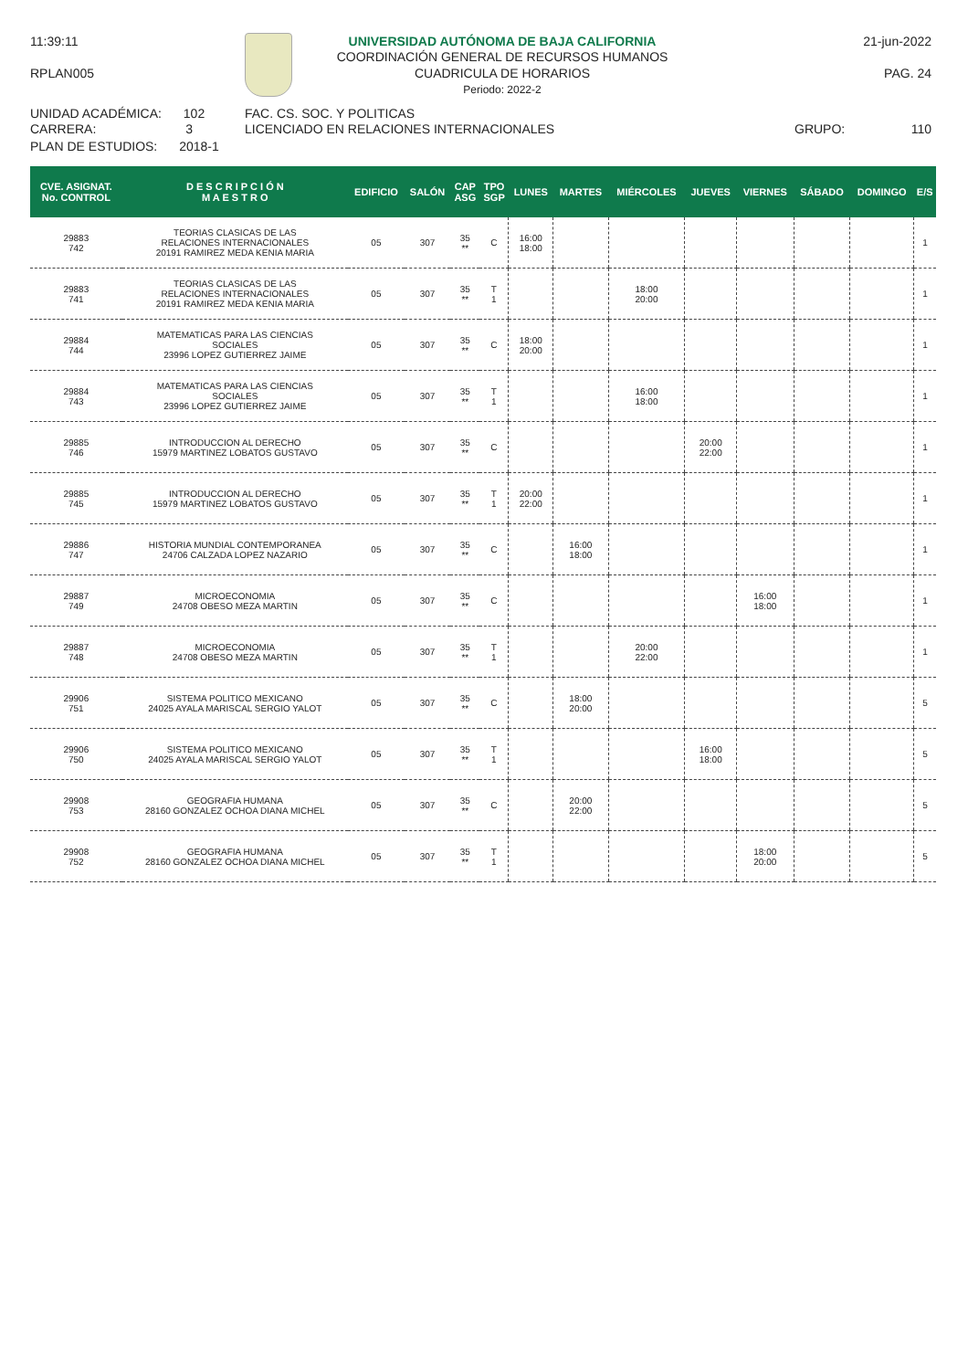11:39:11
RPLAN005
UNIVERSIDAD AUTÓNOMA DE BAJA CALIFORNIA
COORDINACIÓN GENERAL DE RECURSOS HUMANOS
CUADRICULA DE HORARIOS
Periodo: 2022-2
21-jun-2022
PAG. 24
UNIDAD ACADÉMICA: 102
CARRERA: 3
PLAN DE ESTUDIOS: 2018-1
FAC. CS. SOC. Y POLITICAS
LICENCIADO EN RELACIONES INTERNACIONALES
GRUPO: 110
| CVE. ASIGNAT. No. CONTROL | D E S C R I P C I Ó N M A E S T R O | EDIFICIO | SALÓN | CAP ASG | TPO SGP | LUNES | MARTES | MIÉRCOLES | JUEVES | VIERNES | SÁBADO | DOMINGO | E/S |
| --- | --- | --- | --- | --- | --- | --- | --- | --- | --- | --- | --- | --- | --- |
| 29883 742 | TEORIAS CLASICAS DE LAS RELACIONES INTERNACIONALES 20191 RAMIREZ MEDA KENIA MARIA | 05 | 307 | 35 ** | C | 16:00 18:00 | | | | | | | 1 |
| 29883 741 | TEORIAS CLASICAS DE LAS RELACIONES INTERNACIONALES 20191 RAMIREZ MEDA KENIA MARIA | 05 | 307 | 35 ** | T 1 | | | 18:00 20:00 | | | | | 1 |
| 29884 744 | MATEMATICAS PARA LAS CIENCIAS SOCIALES 23996 LOPEZ GUTIERREZ JAIME | 05 | 307 | 35 ** | C | 18:00 20:00 | | | | | | | 1 |
| 29884 743 | MATEMATICAS PARA LAS CIENCIAS SOCIALES 23996 LOPEZ GUTIERREZ JAIME | 05 | 307 | 35 ** | T 1 | | | 16:00 18:00 | | | | | 1 |
| 29885 746 | INTRODUCCION AL DERECHO 15979 MARTINEZ LOBATOS GUSTAVO | 05 | 307 | 35 ** | C | | | | 20:00 22:00 | | | | 1 |
| 29885 745 | INTRODUCCION AL DERECHO 15979 MARTINEZ LOBATOS GUSTAVO | 05 | 307 | 35 ** | T 1 | 20:00 22:00 | | | | | | | 1 |
| 29886 747 | HISTORIA MUNDIAL CONTEMPORANEA 24706 CALZADA LOPEZ NAZARIO | 05 | 307 | 35 ** | C | | 16:00 18:00 | | | | | | 1 |
| 29887 749 | MICROECONOMIA 24708 OBESO MEZA MARTIN | 05 | 307 | 35 ** | C | | | | | 16:00 18:00 | | | 1 |
| 29887 748 | MICROECONOMIA 24708 OBESO MEZA MARTIN | 05 | 307 | 35 ** | T 1 | | | 20:00 22:00 | | | | | 1 |
| 29906 751 | SISTEMA POLITICO MEXICANO 24025 AYALA MARISCAL SERGIO YALOT | 05 | 307 | 35 ** | C | | 18:00 20:00 | | | | | | 5 |
| 29906 750 | SISTEMA POLITICO MEXICANO 24025 AYALA MARISCAL SERGIO YALOT | 05 | 307 | 35 ** | T 1 | | | | 16:00 18:00 | | | | 5 |
| 29908 753 | GEOGRAFIA HUMANA 28160 GONZALEZ OCHOA DIANA MICHEL | 05 | 307 | 35 ** | C | | 20:00 22:00 | | | | | | 5 |
| 29908 752 | GEOGRAFIA HUMANA 28160 GONZALEZ OCHOA DIANA MICHEL | 05 | 307 | 35 ** | T 1 | | | | | 18:00 20:00 | | | 5 |